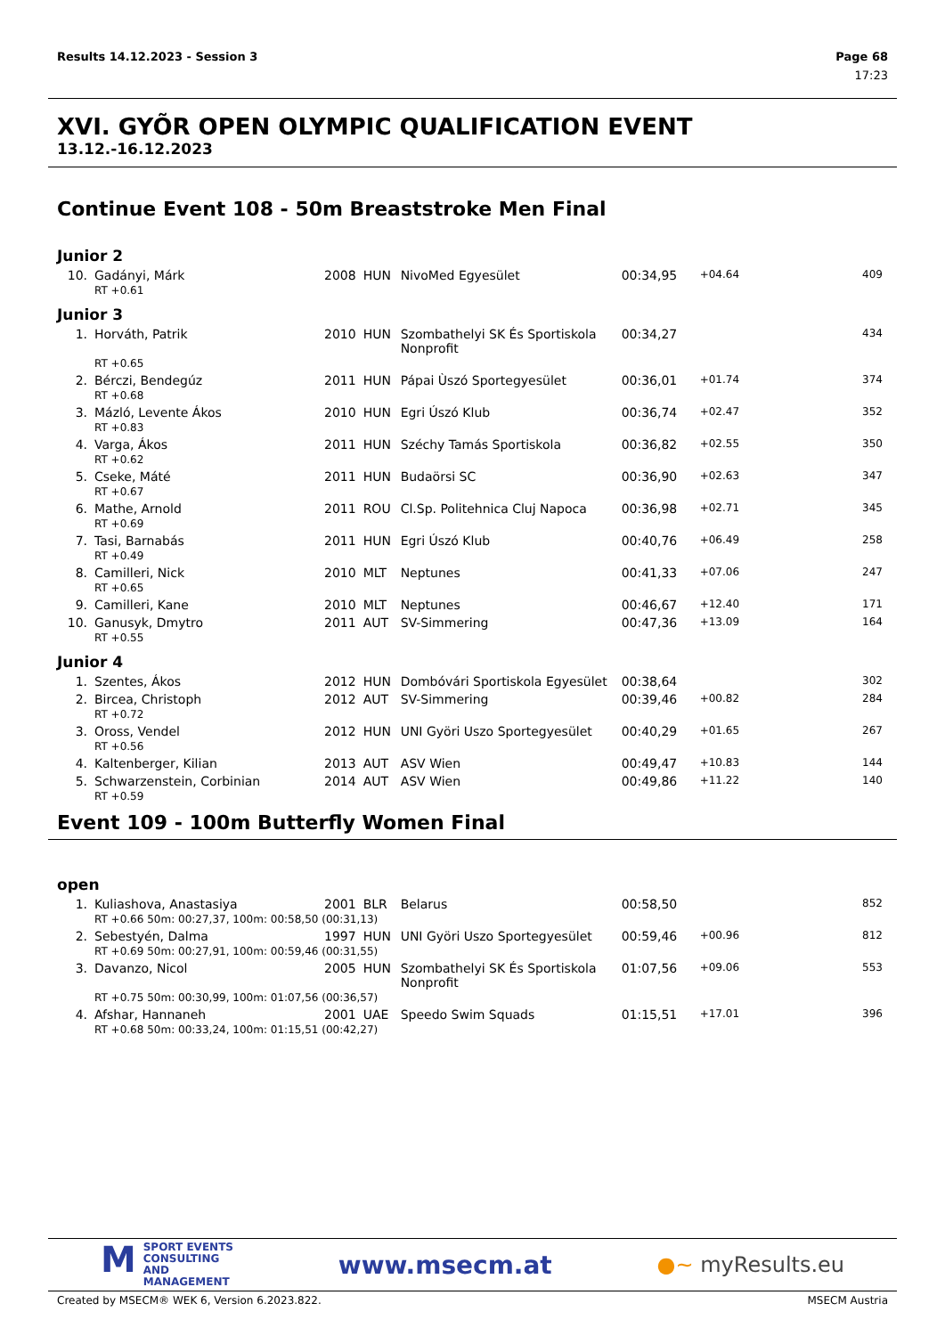Results 14.12.2023 - Session 3 Page 68
17:23
XVI. GYÕR OPEN OLYMPIC QUALIFICATION EVENT
13.12.-16.12.2023
Continue Event 108 - 50m Breaststroke Men Final
Junior 2
| 10. | Gadányi, Márk | 2008 | HUN | NivoMed Egyesület | 00:34,95 | +04.64 | 409 |
| | RT +0.61 | | | | | | |
Junior 3
| 1. | Horváth, Patrik | 2010 | HUN | Szombathelyi SK És Sportiskola Nonprofit | 00:34,27 | | 434 |
| | RT +0.65 | | | | | | |
| 2. | Bérczi, Bendegúz | 2011 | HUN | Pápai Ùszó Sportegyesület | 00:36,01 | +01.74 | 374 |
| | RT +0.68 | | | | | | |
| 3. | Mázló, Levente Ákos | 2010 | HUN | Egri Úszó Klub | 00:36,74 | +02.47 | 352 |
| | RT +0.83 | | | | | | |
| 4. | Varga, Ákos | 2011 | HUN | Széchy Tamás Sportiskola | 00:36,82 | +02.55 | 350 |
| | RT +0.62 | | | | | | |
| 5. | Cseke, Máté | 2011 | HUN | Budaörsi SC | 00:36,90 | +02.63 | 347 |
| | RT +0.67 | | | | | | |
| 6. | Mathe, Arnold | 2011 | ROU | Cl.Sp. Politehnica Cluj Napoca | 00:36,98 | +02.71 | 345 |
| | RT +0.69 | | | | | | |
| 7. | Tasi, Barnabás | 2011 | HUN | Egri Úszó Klub | 00:40,76 | +06.49 | 258 |
| | RT +0.49 | | | | | | |
| 8. | Camilleri, Nick | 2010 | MLT | Neptunes | 00:41,33 | +07.06 | 247 |
| | RT +0.65 | | | | | | |
| 9. | Camilleri, Kane | 2010 | MLT | Neptunes | 00:46,67 | +12.40 | 171 |
| 10. | Ganusyk, Dmytro | 2011 | AUT | SV-Simmering | 00:47,36 | +13.09 | 164 |
| | RT +0.55 | | | | | | |
Junior 4
| 1. | Szentes, Ákos | 2012 | HUN | Dombóvári Sportiskola Egyesület | 00:38,64 | | 302 |
| 2. | Bircea, Christoph | 2012 | AUT | SV-Simmering | 00:39,46 | +00.82 | 284 |
| | RT +0.72 | | | | | | |
| 3. | Oross, Vendel | 2012 | HUN | UNI Györi Uszo Sportegyesület | 00:40,29 | +01.65 | 267 |
| | RT +0.56 | | | | | | |
| 4. | Kaltenberger, Kilian | 2013 | AUT | ASV Wien | 00:49,47 | +10.83 | 144 |
| 5. | Schwarzenstein, Corbinian | 2014 | AUT | ASV Wien | 00:49,86 | +11.22 | 140 |
| | RT +0.59 | | | | | | |
Event 109 - 100m Butterfly Women Final
open
| 1. | Kuliashova, Anastasiya | 2001 | BLR | Belarus | 00:58,50 | | 852 |
| | RT +0.66 50m: 00:27,37, 100m: 00:58,50 (00:31,13) | | | | | | |
| 2. | Sebestyén, Dalma | 1997 | HUN | UNI Györi Uszo Sportegyesület | 00:59,46 | +00.96 | 812 |
| | RT +0.69 50m: 00:27,91, 100m: 00:59,46 (00:31,55) | | | | | | |
| 3. | Davanzo, Nicol | 2005 | HUN | Szombathelyi SK És Sportiskola Nonprofit | 01:07,56 | +09.06 | 553 |
| | RT +0.75 50m: 00:30,99, 100m: 01:07,56 (00:36,57) | | | | | | |
| 4. | Afshar, Hannaneh | 2001 | UAE | Speedo Swim Squads | 01:15,51 | +17.01 | 396 |
| | RT +0.68 50m: 00:33,24, 100m: 01:15,51 (00:42,27) | | | | | | |
MSPORT EVENTS
CONSULTING AND
MANAGEMENT
www.msecm.at
●~ myResults.eu
Created by MSECM® WEK 6, Version 6.2023.822. MSECM Austria